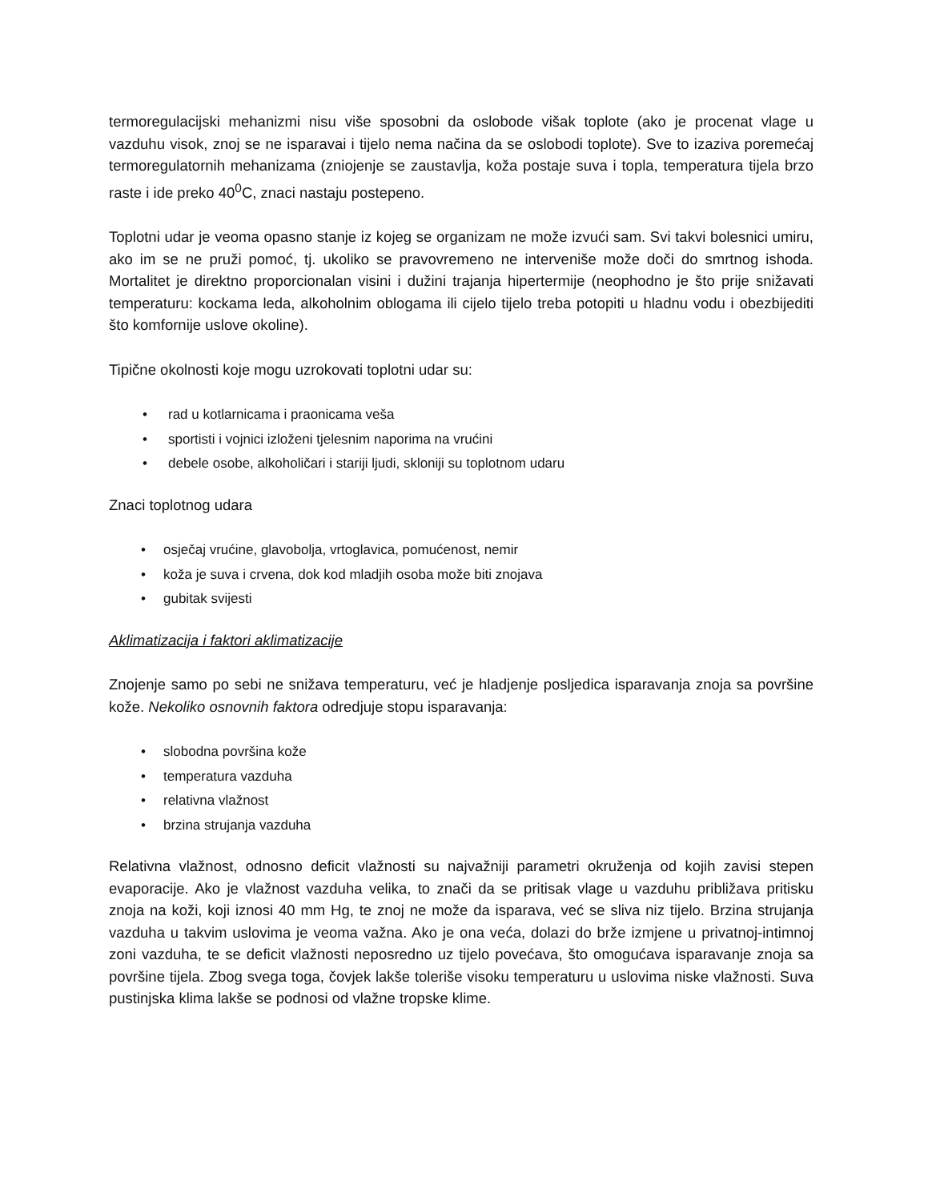termoregulacijski mehanizmi nisu više sposobni da oslobode višak toplote (ako je procenat vlage u vazduhu visok, znoj se ne isparavai i tijelo nema načina da se oslobodi toplote). Sve to izaziva poremećaj termoregulatornih mehanizama (zniojenje se zaustavlja, koža postaje suva i topla, temperatura tijela brzo raste i ide preko 40<sup>0</sup>C, znaci nastaju postepeno.
Toplotni udar je veoma opasno stanje iz kojeg se organizam ne može izvući sam. Svi takvi bolesnici umiru, ako im se ne pruži pomoć, tj. ukoliko se pravovremeno ne interveniše može doči do smrtnog ishoda. Mortalitet je direktno proporcionalan visini i dužini trajanja hipertermije (neophodno je što prije snižavati temperaturu: kockama leda, alkoholnim oblogama ili cijelo tijelo treba potopiti u hladnu vodu i obezbijediti što komfornije uslove okoline).
Tipične okolnosti koje mogu uzrokovati toplotni udar su:
• rad u kotlarnicama i praonicama veša
• sportisti i vojnici izloženi tjelesnim naporima na vrućini
• debele osobe, alkoholičari i stariji ljudi, skloniji su toplotnom udaru
Znaci toplotnog udara
• osječaj vrućine, glavobolja, vrtoglavica, pomućenost, nemir
• koža je suva i crvena, dok kod mladjih osoba može biti znojava
• gubitak svijesti
Aklimatizacija i faktori aklimatizacije
Znojenje samo po sebi ne snižava temperaturu, već je hladjenje posljedica isparavanja znoja sa površine kože. Nekoliko osnovnih faktora odredjuje stopu isparavanja:
• slobodna površina kože
• temperatura vazduha
• relativna vlažnost
• brzina strujanja vazduha
Relativna vlažnost, odnosno deficit vlažnosti su najvažniji parametri okruženja od kojih zavisi stepen evaporacije. Ako je vlažnost vazduha velika, to znači da se pritisak vlage u vazduhu približava pritisku znoja na koži, koji iznosi 40 mm Hg, te znoj ne može da isparava, već se sliva niz tijelo. Brzina strujanja vazduha u takvim uslovima je veoma važna. Ako je ona veća, dolazi do brže izmjene u privatnoj-intimnoj zoni vazduha, te se deficit vlažnosti neposredno uz tijelo povećava, što omogućava isparavanje znoja sa površine tijela. Zbog svega toga, čovjek lakše toleriše visoku temperaturu u uslovima niske vlažnosti. Suva pustinjska klima lakše se podnosi od vlažne tropske klime.